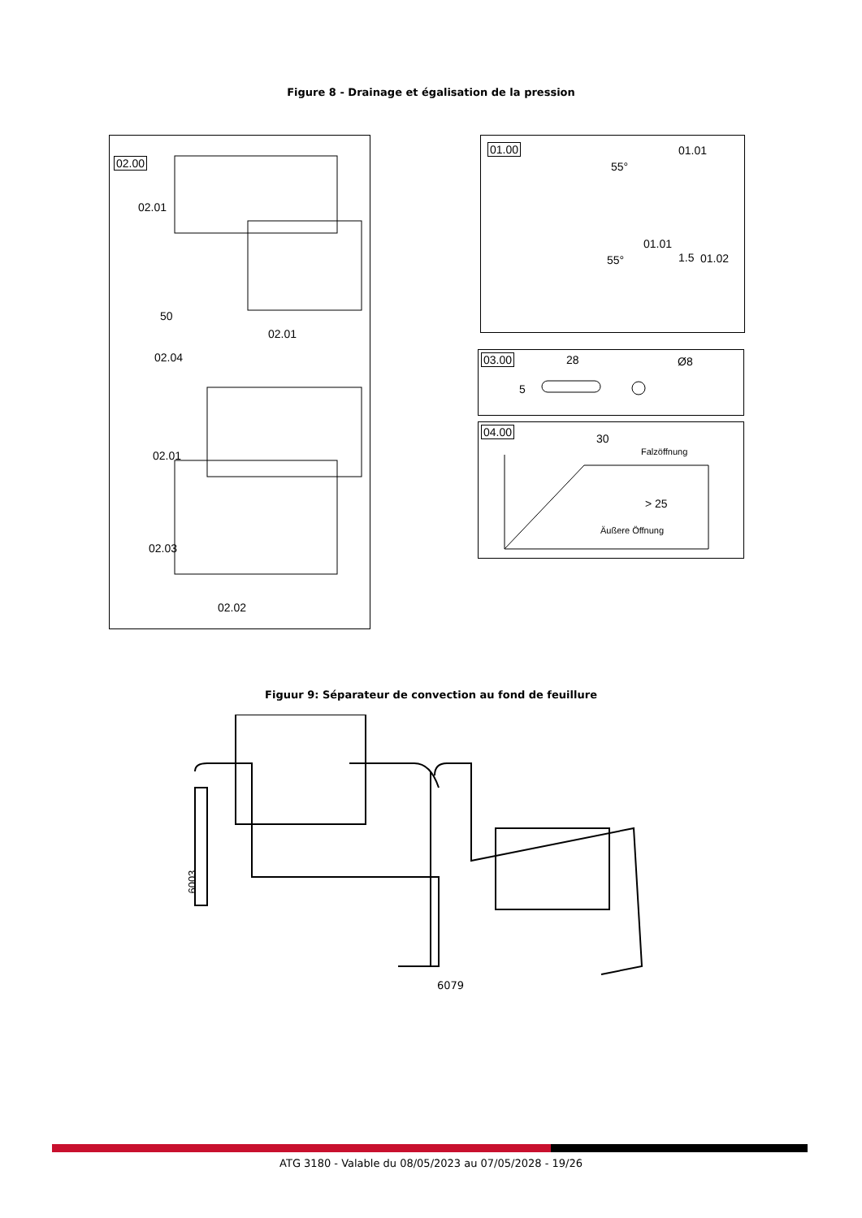Figure 8 - Drainage et égalisation de la pression
02.00
02.01
02.01
50
02.04
02.01
02.03
02.02
01.00
01.01
55°
01.01
1.5 01.02 55°
03.00 28
5
Ø8
04.00
30
Falzöffnung
> 25
Äußere Öffnung
Figuur 9: Séparateur de convection au fond de feuillure
6003..
6079
ATG 3180 - Valable du 08/05/2023 au 07/05/2028 - 19/26